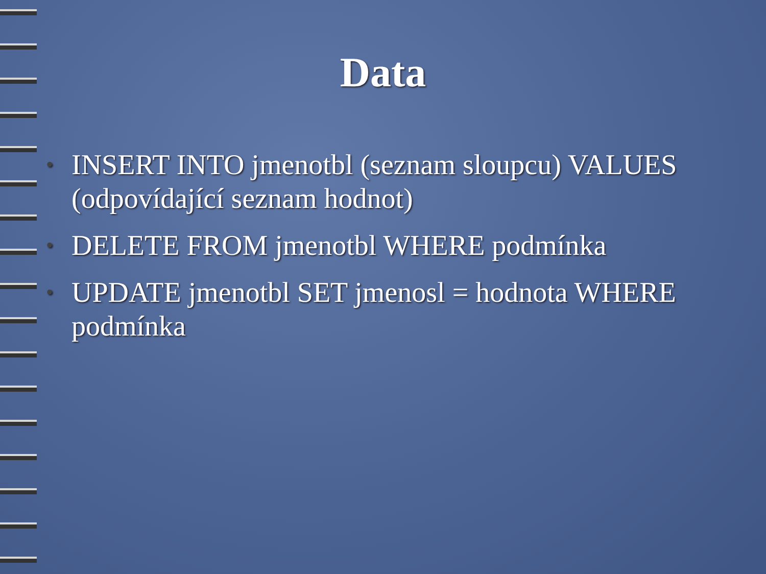Data
• INSERT INTO jmenotbl (seznam sloupcu) VALUES (odpovídající seznam hodnot)
• DELETE FROM jmenotbl WHERE podmínka
• UPDATE jmenotbl SET jmenosl = hodnota WHERE podmínka